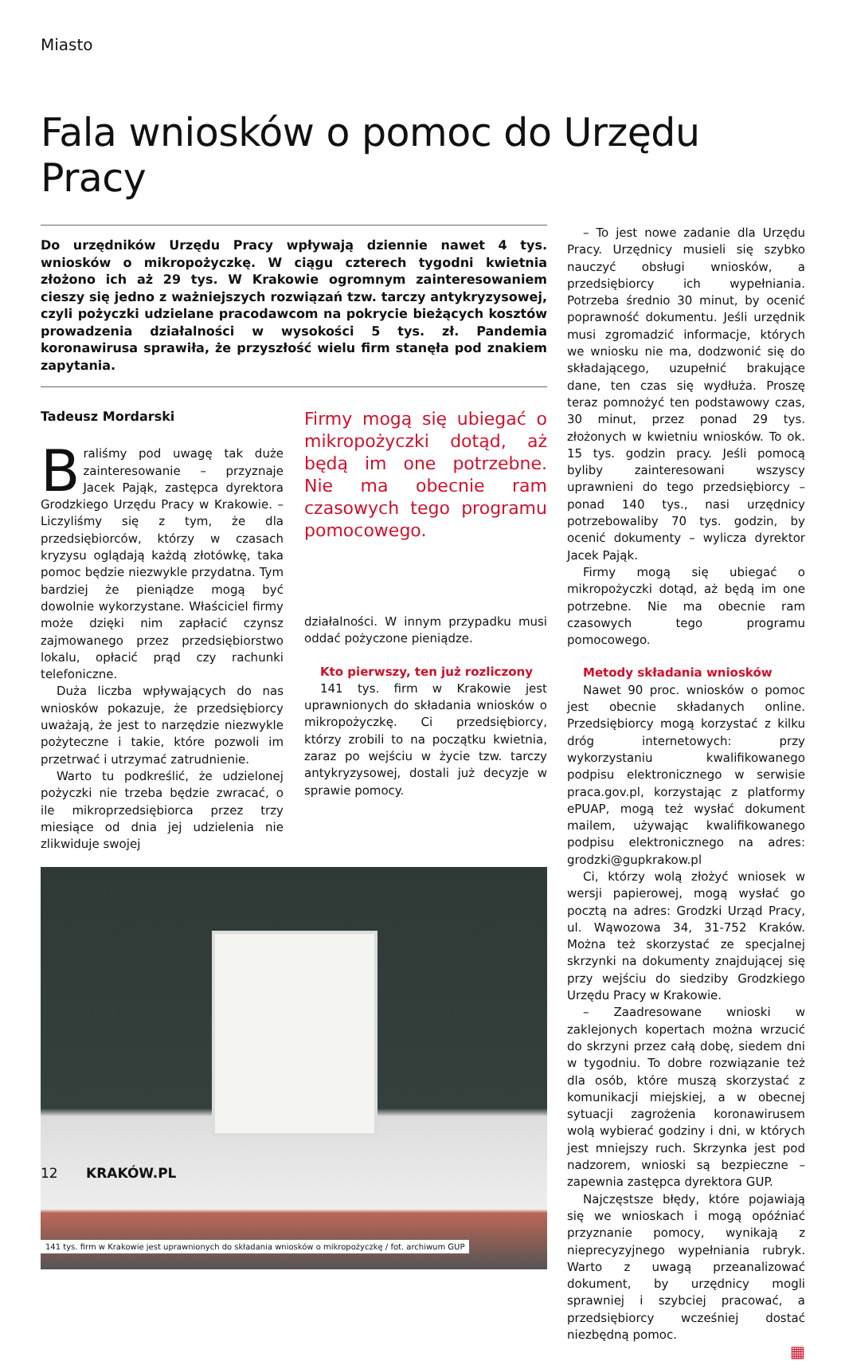Miasto
Fala wniosków o pomoc do Urzędu Pracy
Do urzędników Urzędu Pracy wpływają dziennie nawet 4 tys. wniosków o mikropożyczkę. W ciągu czterech tygodni kwietnia złożono ich aż 29 tys. W Krakowie ogromnym zainteresowaniem cieszy się jedno z ważniejszych rozwiązań tzw. tarczy antykryzysowej, czyli pożyczki udzielane pracodawcom na pokrycie bieżących kosztów prowadzenia działalności w wysokości 5 tys. zł. Pandemia koronawirusa sprawiła, że przyszłość wielu firm stanęła pod znakiem zapytania.
Tadeusz Mordarski
Braliśmy pod uwagę tak duże zainteresowanie – przyznaje Jacek Pająk, zastępca dyrektora Grodzkiego Urzędu Pracy w Krakowie. – Liczyliśmy się z tym, że dla przedsiębiorców, którzy w czasach kryzysu oglądają każdą złotówkę, taka pomoc będzie niezwykle przydatna. Tym bardziej że pieniądze mogą być dowolnie wykorzystane. Właściciel firmy może dzięki nim zapłacić czynsz zajmowanego przez przedsiębiorstwo lokalu, opłacić prąd czy rachunki telefoniczne.
Duża liczba wpływających do nas wniosków pokazuje, że przedsiębiorcy uważają, że jest to narzędzie niezwykle pożyteczne i takie, które pozwoli im przetrwać i utrzymać zatrudnienie.
Warto tu podkreślić, że udzielonej pożyczki nie trzeba będzie zwracać, o ile mikroprzedsiębiorca przez trzy miesiące od dnia jej udzielenia nie zlikwiduje swojej
Firmy mogą się ubiegać o mikropożyczki dotąd, aż będą im one potrzebne. Nie ma obecnie ram czasowych tego programu pomocowego.
działalności. W innym przypadku musi oddać pożyczone pieniądze.
Kto pierwszy, ten już rozliczony
141 tys. firm w Krakowie jest uprawnionych do składania wniosków o mikropożyczkę. Ci przedsiębiorcy, którzy zrobili to na początku kwietnia, zaraz po wejściu w życie tzw. tarczy antykryzysowej, dostali już decyzje w sprawie pomocy.
141 tys. firm w Krakowie jest uprawnionych do składania wniosków o mikropożyczkę / fot. archiwum GUP
– To jest nowe zadanie dla Urzędu Pracy. Urzędnicy musieli się szybko nauczyć obsługi wniosków, a przedsiębiorcy ich wypełniania. Potrzeba średnio 30 minut, by ocenić poprawność dokumentu. Jeśli urzędnik musi zgromadzić informacje, których we wniosku nie ma, dodzwonić się do składającego, uzupełnić brakujące dane, ten czas się wydłuża. Proszę teraz pomnożyć ten podstawowy czas, 30 minut, przez ponad 29 tys. złożonych w kwietniu wniosków. To ok. 15 tys. godzin pracy. Jeśli pomocą byliby zainteresowani wszyscy uprawnieni do tego przedsiębiorcy – ponad 140 tys., nasi urzędnicy potrzebowaliby 70 tys. godzin, by ocenić dokumenty – wylicza dyrektor Jacek Pająk.
Firmy mogą się ubiegać o mikropożyczki dotąd, aż będą im one potrzebne. Nie ma obecnie ram czasowych tego programu pomocowego.
Metody składania wniosków
Nawet 90 proc. wniosków o pomoc jest obecnie składanych online. Przedsiębiorcy mogą korzystać z kilku dróg internetowych: przy wykorzystaniu kwalifikowanego podpisu elektronicznego w serwisie praca.gov.pl, korzystając z platformy ePUAP, mogą też wysłać dokument mailem, używając kwalifikowanego podpisu elektronicznego na adres: grodzki@gupkrakow.pl
Ci, którzy wolą złożyć wniosek w wersji papierowej, mogą wysłać go pocztą na adres: Grodzki Urząd Pracy, ul. Wąwozowa 34, 31-752 Kraków. Można też skorzystać ze specjalnej skrzynki na dokumenty znajdującej się przy wejściu do siedziby Grodzkiego Urzędu Pracy w Krakowie.
– Zaadresowane wnioski w zaklejonych kopertach można wrzucić do skrzyni przez całą dobę, siedem dni w tygodniu. To dobre rozwiązanie też dla osób, które muszą skorzystać z komunikacji miejskiej, a w obecnej sytuacji zagrożenia koronawirusem wolą wybierać godziny i dni, w których jest mniejszy ruch. Skrzynka jest pod nadzorem, wnioski są bezpieczne – zapewnia zastępca dyrektora GUP.
Najczęstsze błędy, które pojawiają się we wnioskach i mogą opóźniać przyznanie pomocy, wynikają z nieprecyzyjnego wypełniania rubryk. Warto z uwagą przeanalizować dokument, by urzędnicy mogli sprawniej i szybciej pracować, a przedsiębiorcy wcześniej dostać niezbędną pomoc.
▦
12 KRAKÓW.PL